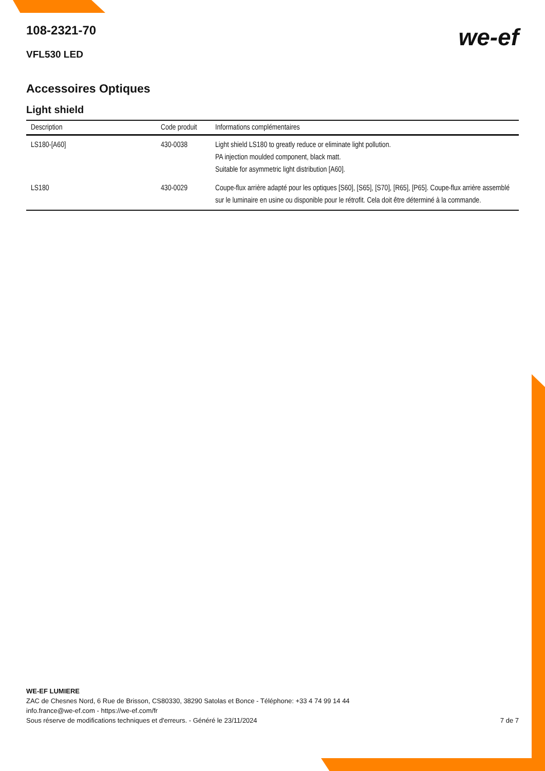108-2321-70
VFL530 LED
we-ef
Accessoires Optiques
Light shield
| Description | Code produit | Informations complémentaires |
| --- | --- | --- |
| LS180-[A60] | 430-0038 | Light shield LS180 to greatly reduce or eliminate light pollution. PA injection moulded component, black matt. Suitable for asymmetric light distribution [A60]. |
| LS180 | 430-0029 | Coupe-flux arrière adapté pour les optiques [S60], [S65], [S70], [R65], [P65]. Coupe-flux arrière assemblé sur le luminaire en usine ou disponible pour le rétrofit. Cela doit être déterminé à la commande. |
WE-EF LUMIERE
ZAC de Chesnes Nord, 6 Rue de Brisson, CS80330, 38290 Satolas et Bonce - Téléphone: +33 4 74 99 14 44
info.france@we-ef.com - https://we-ef.com/fr
Sous réserve de modifications techniques et d'erreurs. - Généré le 23/11/2024 7 de 7